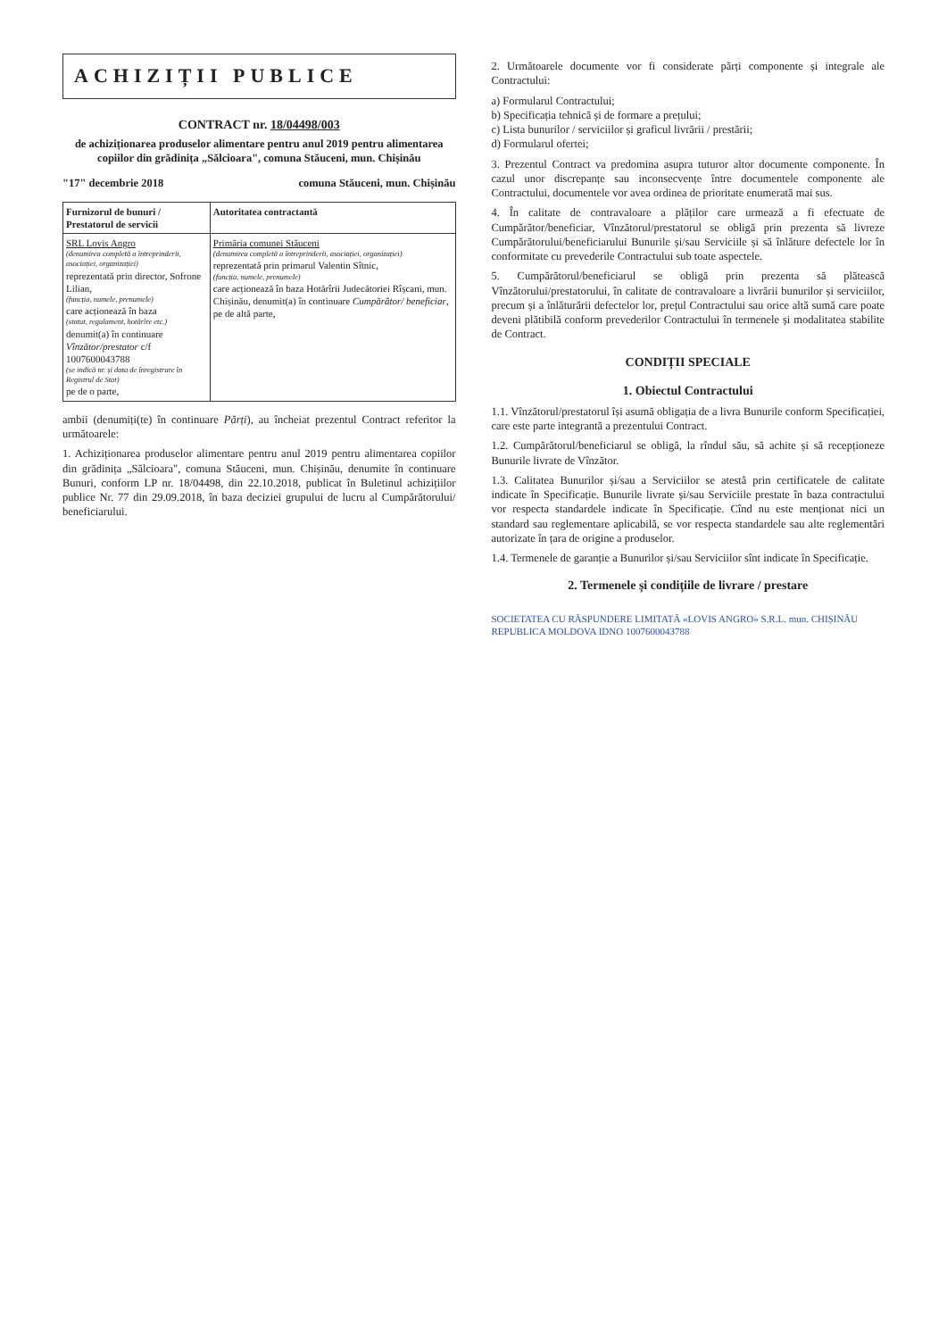ACHIZIȚII PUBLICE
CONTRACT nr. 18/04498/003
de achiziționarea produselor alimentare pentru anul 2019 pentru alimentarea copiilor din grădinița „Sălcioara", comuna Stăuceni, mun. Chișinău
"17" decembrie 2018 comuna Stăuceni, mun. Chișinău
| Furnizorul de bunuri / Prestatorul de servicii | Autoritatea contractantă |
| --- | --- |
| SRL Lovis Angro (denumirea completă a întreprinderii, asociației, organizației) reprezentată prin director, Sofrone Lilian, (funcția, numele, prenumele) care acționează în baza (statut, regulament, hotărîre etc.) denumit(a) în continuare Vînzător/prestator c/f 1007600043788 (se indică nr. și data de înregistrare în Registrul de Stat) pe de o parte, | Primăria comunei Stăuceni (denumirea completă a întreprinderii, asociației, organizației) reprezentată prin primarul Valentin Sîtnic, (funcția, numele, prenumele) care acționează în baza Hotărîrii Judecătoriei Rîșcani, mun. Chișinău, denumit(a) în continuare Cumpărător/ beneficiar , pe de altă parte, |
ambii (denumiți(te) în continuare Părți), au încheiat prezentul Contract referitor la următoarele:
1. Achiziționarea produselor alimentare pentru anul 2019 pentru alimentarea copiilor din grădinița „Sălcioara", comuna Stăuceni, mun. Chișinău, denumite în continuare Bunuri, conform LP nr. 18/04498, din 22.10.2018, publicat în Buletinul achizițiilor publice Nr. 77 din 29.09.2018, în baza deciziei grupului de lucru al Cumpărătorului/ beneficiarului.
2. Următoarele documente vor fi considerate părți componente și integrale ale Contractului:
a) Formularul Contractului;
b) Specificația tehnică și de formare a prețului;
c) Lista bunurilor / serviciilor și graficul livrării / prestării;
d) Formularul ofertei;
3. Prezentul Contract va predomina asupra tuturor altor documente componente. În cazul unor discrepanțe sau inconsecvențe între documentele componente ale Contractului, documentele vor avea ordinea de prioritate enumerată mai sus.
4. În calitate de contravaloare a plăților care urmează a fi efectuate de Cumpărător/beneficiar, Vînzătorul/prestatorul se obligă prin prezenta să livreze Cumpărătorului/beneficiarului Bunurile și/sau Serviciile și să înlăture defectele lor în conformitate cu prevederile Contractului sub toate aspectele.
5. Cumpărătorul/beneficiarul se obligă prin prezenta să plătească Vînzătorului/prestatorului, în calitate de contravaloare a livrării bunurilor și serviciilor, precum și a înlăturării defectelor lor, prețul Contractului sau orice altă sumă care poate deveni plătibilă conform prevederilor Contractului în termenele și modalitatea stabilite de Contract.
CONDIȚII SPECIALE
1. Obiectul Contractului
1.1. Vînzătorul/prestatorul își asumă obligația de a livra Bunurile conform Specificației, care este parte integrantă a prezentului Contract.
1.2. Cumpărătorul/beneficiarul se obligă, la rîndul său, să achite și să recepționeze Bunurile livrate de Vînzător.
1.3. Calitatea Bunurilor și/sau a Serviciilor se atestă prin certificatele de calitate indicate în Specificație. Bunurile livrate și/sau Serviciile prestate în baza contractului vor respecta standardele indicate în Specificație. Cînd nu este menționat nici un standard sau reglementare aplicabilă, se vor respecta standardele sau alte reglementări autorizate în țara de origine a produselor.
1.4. Termenele de garanție a Bunurilor și/sau Serviciilor sînt indicate în Specificație.
2. Termenele și condițiile de livrare / prestare
SOCIETATEA CU RĂSPUNDERE LIMITATĂ «LOVIS ANGRO» S.R.L. mun. CHIȘINĂU REPUBLICA MOLDOVA IDNO 1007600043788